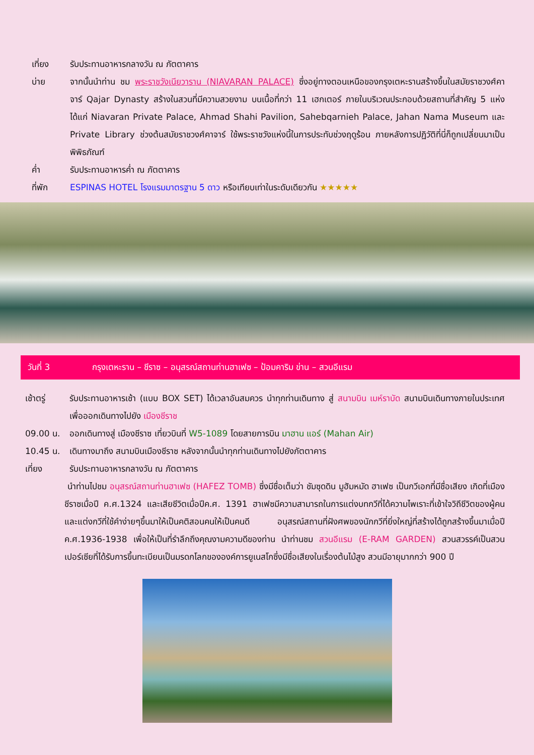เที่ยง รับประทานอาหารกลางวัน ณ ภัตตาคาร
บ่าย จากนั้นนำท่าน ชม พระราชวังเนียวาราน (NIAVARAN PALACE) ซึ่งอยู่ทางตอนเหนือของกรุงเตหะรานสร้างขึ้นในสมัยราชวงศ์คาจาร์ Qajar Dynasty สร้างในสวนที่มีความสวยงาม บนเนื้อที่กว่า 11 เฮกเตอร์ ภายในบริเวณประกอบด้วยสถานที่สำคัญ 5 แห่ง ได้แก่ Niavaran Private Palace, Ahmad Shahi Pavilion, Sahebqarnieh Palace, Jahan Nama Museum และ Private Library ช่วงต้นสมัยราชวงศ์คาจาร์ ใช้พระราชวังแห่งนี้ในการประทับช่วงฤดูร้อน ภายหลังการปฏิวัติที่นี่ก็ถูกเปลี่ยนมาเป็นพิพิธภัณฑ์
ค่ำ รับประทานอาหารค่ำ ณ ภัตตาคาร
ที่พัก ESPINAS HOTEL โรงแรมมาตรฐาน 5 ดาว หรือเทียบเท่าในระดับเดียวกัน ★★★★★
วันที่ 3 กรุงเตหะราน – ชีราซ – อนุสรณ์สถานท่านฮาเฟซ – ป้อมคาริม ข่าน – สวนอีแรม
เช้าตรู่ รับประทานอาหารเช้า (แบบ BOX SET) ได้เวลาอันสมควร นำทุกท่านเดินทาง สู่ สนามบิน เมห์ราบัด สนามบินเดินทางภายในประเทศเพื่อออกเดินทางไปยัง เมืองชีราช
09.00 น. ออกเดินทางสู่ เมืองชีราซ เที่ยวบินที่ W5-1089 โดยสายการบิน มาฮาน แอร์ (Mahan Air)
10.45 น. เดินทางมาถึง สนามบินเมืองชีราซ หลังจากนั้นนำทุกท่านเดินทางไปยังภัตตาคาร
เที่ยง รับประทานอาหารกลางวัน ณ ภัตตาคาร
นำท่านไปชม อนุสรณ์สถานท่านฮาเฟซ (HAFEZ TOMB) ซึ่งมีชื่อเต็มว่า ชัมซุดดิน มูฮัมหมัด ฮาเฟซ เป็นกวีเอกที่มีชื่อเสียง เกิดที่เมืองชีราซเมื่อปี ค.ศ.1324 และเสียชีวิตเมื่อปีค.ศ. 1391 ฮาเฟซมีความสามารถในการแต่งบทกวีที่ได้ความไพเราะที่เข้าใจวิถีชีวิตของผู้คน และแต่งกวีที่ใช้คำง่ายๆขึ้นมาให้เป็นคติสอนคนให้เป็นคนดี อนุสรณ์สถานที่ฝังศพของนักกวีที่ยิ่งใหญ่ที่สร้างได้ถูกสร้างขึ้นมาเมื่อปี ค.ศ.1936-1938 เพื่อให้เป็นที่รำลึกถึงคุณงามความดีของท่าน นำท่านชม สวนอีแรม (E-RAM GARDEN) สวนสวรรค์เป็นสวนเปอร์เซียที่ได้รับการขึ้นทะเบียนเป็นมรดกโลกขององค์การยูเนสโกซึ่งมีชื่อเสียงในเรื่องต้นไม้สูง สวนมีอายุมากกว่า 900 ปี